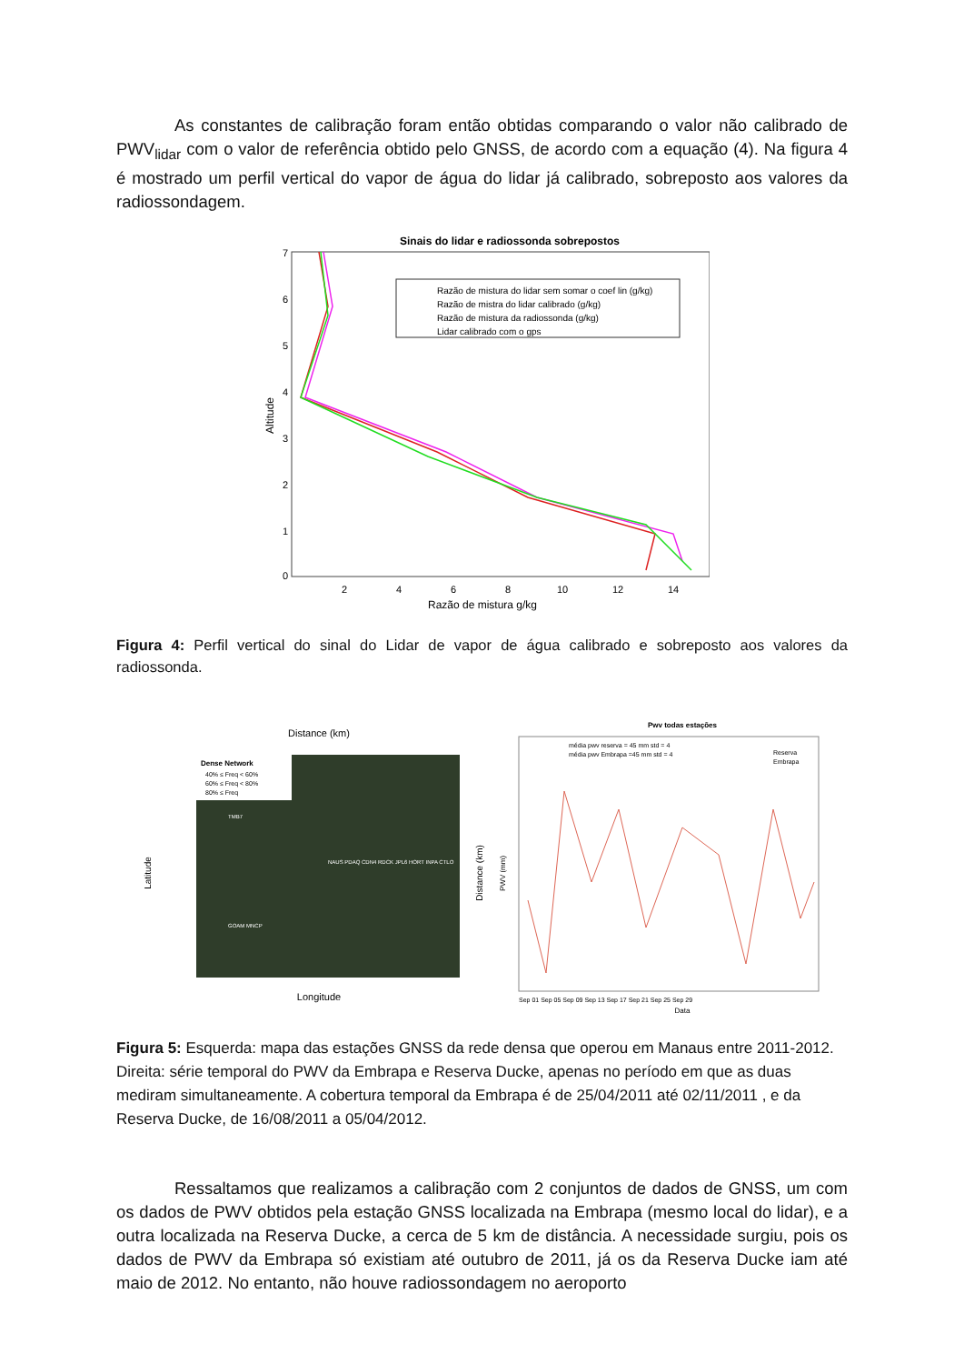As constantes de calibração foram então obtidas comparando o valor não calibrado de PWV<sub>lidar</sub> com o valor de referência obtido pelo GNSS, de acordo com a equação (4). Na figura 4 é mostrado um perfil vertical do vapor de água do lidar já calibrado, sobreposto aos valores da radiossondagem.
Sinais do lidar e radiossonda sobrepostos
7
6
5
4
3
2
1
0
2
4
6
8
10
12
14
Razão de mistura g/kg
Altitude
Razão de mistura do lidar sem somar o coef lin (g/kg)
Razão de mistra do lidar calibrado (g/kg)
Razão de mistura da radiossonda (g/kg)
Lidar calibrado com o gps
Figura 4: Perfil vertical do sinal do Lidar de vapor de água calibrado e sobreposto aos valores da radiossonda.
Distance (km)
Dense Network
40% ≤ Freq < 60%
60% ≤ Freq < 80%
80% ≤ Freq
NAUS PDAQ CDN4 RDCK JPL6 HORT INPA CTLO
TMB7
GOAM MNCP
Longitude
Latitude
Distance (km)
Pwv todas estações
média pwv reserva = 45 mm std = 4
média pwv Embrapa =45 mm std = 4
Reserva
Embrapa
PWV (mm)
Sep 01 Sep 05 Sep 09 Sep 13 Sep 17 Sep 21 Sep 25 Sep 29
Data
Figura 5: Esquerda: mapa das estações GNSS da rede densa que operou em Manaus entre 2011-2012. Direita: série temporal do PWV da Embrapa e Reserva Ducke, apenas no período em que as duas mediram simultaneamente. A cobertura temporal da Embrapa é de 25/04/2011 até 02/11/2011 , e da Reserva Ducke, de 16/08/2011 a 05/04/2012.
Ressaltamos que realizamos a calibração com 2 conjuntos de dados de GNSS, um com os dados de PWV obtidos pela estação GNSS localizada na Embrapa (mesmo local do lidar), e a outra localizada na Reserva Ducke, a cerca de 5 km de distância. A necessidade surgiu, pois os dados de PWV da Embrapa só existiam até outubro de 2011, já os da Reserva Ducke iam até maio de 2012. No entanto, não houve radiossondagem no aeroporto